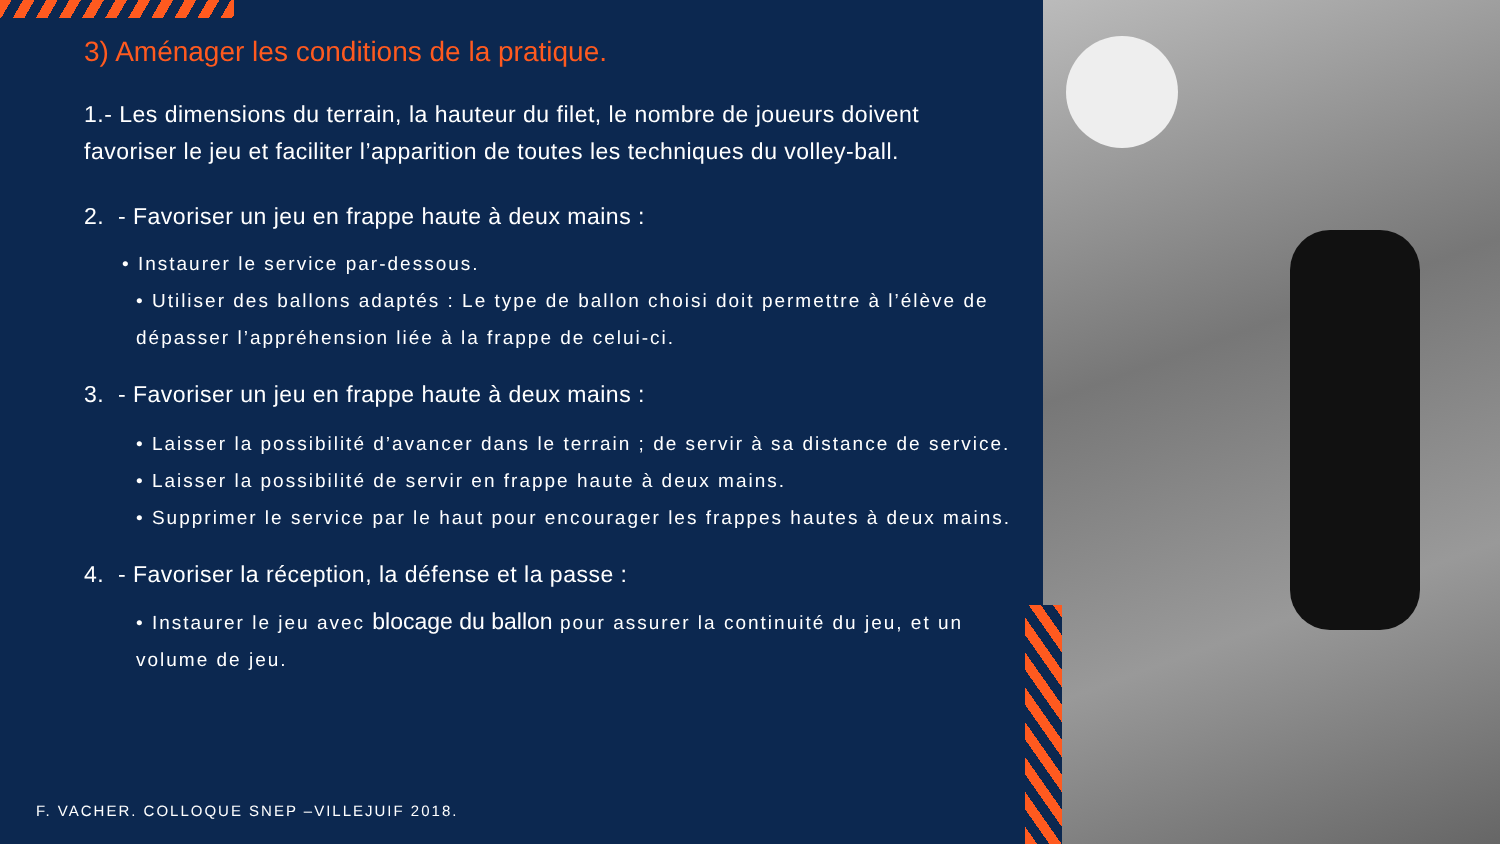3) Aménager les conditions de la pratique.
1.- Les dimensions du terrain, la hauteur du filet, le nombre de joueurs doivent favoriser le jeu et faciliter l’apparition de toutes les techniques du volley-ball.
2. - Favoriser un jeu en frappe haute à deux mains :
• Instaurer le service par-dessous.
• Utiliser des ballons adaptés : Le type de ballon choisi doit permettre à l’élève de dépasser l’appréhension liée à la frappe de celui-ci.
3. - Favoriser un jeu en frappe haute à deux mains :
• Laisser la possibilité d’avancer dans le terrain ; de servir à sa distance de service.
• Laisser la possibilité de servir en frappe haute à deux mains.
• Supprimer le service par le haut pour encourager les frappes hautes à deux mains.
4. - Favoriser la réception, la défense et la passe :
• Instaurer le jeu avec blocage du ballon pour assurer la continuité du jeu, et un volume de jeu.
F. VACHER. COLLOQUE SNEP –VILLEJUIF 2018.